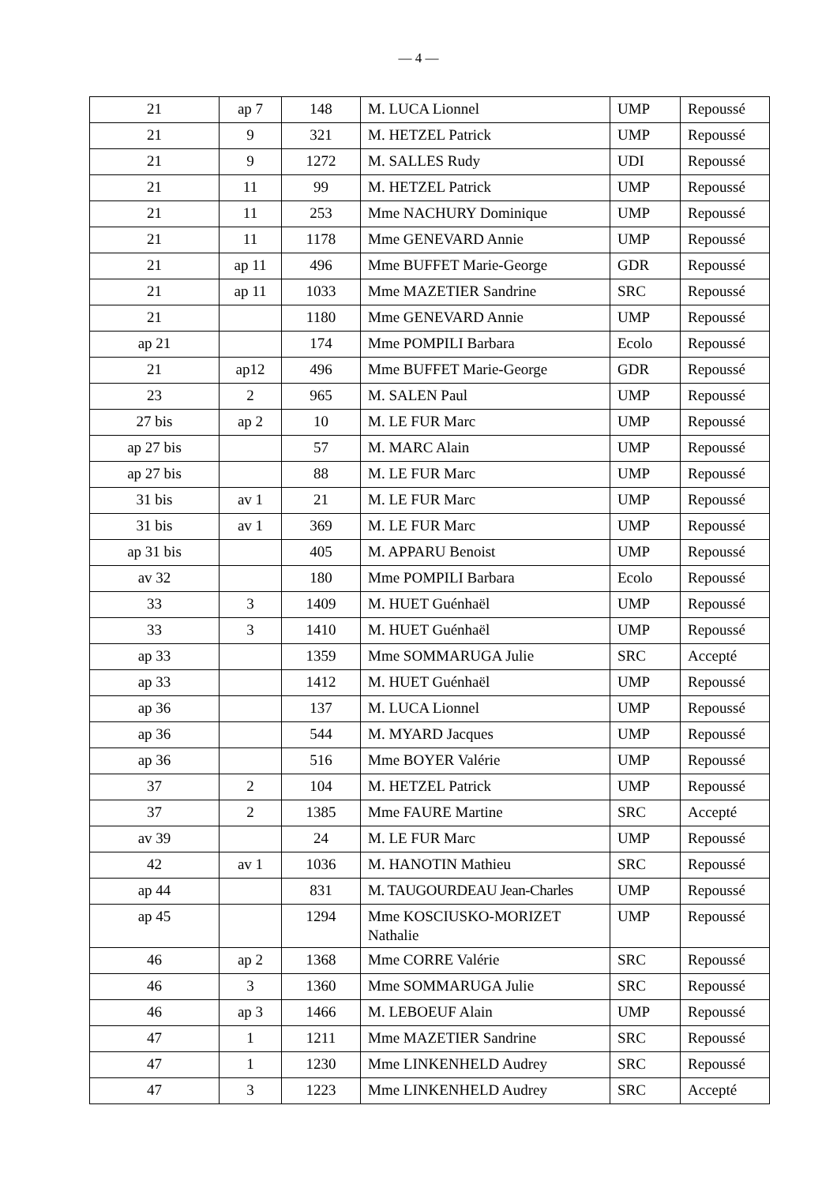— 4 —
| 21 | ap 7 | 148 | M. LUCA Lionnel | UMP | Repoussé |
| 21 | 9 | 321 | M. HETZEL Patrick | UMP | Repoussé |
| 21 | 9 | 1272 | M. SALLES Rudy | UDI | Repoussé |
| 21 | 11 | 99 | M. HETZEL Patrick | UMP | Repoussé |
| 21 | 11 | 253 | Mme NACHURY Dominique | UMP | Repoussé |
| 21 | 11 | 1178 | Mme GENEVARD Annie | UMP | Repoussé |
| 21 | ap 11 | 496 | Mme BUFFET Marie-George | GDR | Repoussé |
| 21 | ap 11 | 1033 | Mme MAZETIER Sandrine | SRC | Repoussé |
| 21 | | 1180 | Mme GENEVARD Annie | UMP | Repoussé |
| ap 21 | | 174 | Mme POMPILI Barbara | Ecolo | Repoussé |
| 21 | ap12 | 496 | Mme BUFFET Marie-George | GDR | Repoussé |
| 23 | 2 | 965 | M. SALEN Paul | UMP | Repoussé |
| 27 bis | ap 2 | 10 | M. LE FUR Marc | UMP | Repoussé |
| ap 27 bis | | 57 | M. MARC Alain | UMP | Repoussé |
| ap 27 bis | | 88 | M. LE FUR Marc | UMP | Repoussé |
| 31 bis | av 1 | 21 | M. LE FUR Marc | UMP | Repoussé |
| 31 bis | av 1 | 369 | M. LE FUR Marc | UMP | Repoussé |
| ap 31 bis | | 405 | M. APPARU Benoist | UMP | Repoussé |
| av 32 | | 180 | Mme POMPILI Barbara | Ecolo | Repoussé |
| 33 | 3 | 1409 | M. HUET Guénhaël | UMP | Repoussé |
| 33 | 3 | 1410 | M. HUET Guénhaël | UMP | Repoussé |
| ap 33 | | 1359 | Mme SOMMARUGA Julie | SRC | Accepté |
| ap 33 | | 1412 | M. HUET Guénhaël | UMP | Repoussé |
| ap 36 | | 137 | M. LUCA Lionnel | UMP | Repoussé |
| ap 36 | | 544 | M. MYARD Jacques | UMP | Repoussé |
| ap 36 | | 516 | Mme BOYER Valérie | UMP | Repoussé |
| 37 | 2 | 104 | M. HETZEL Patrick | UMP | Repoussé |
| 37 | 2 | 1385 | Mme FAURE Martine | SRC | Accepté |
| av 39 | | 24 | M. LE FUR Marc | UMP | Repoussé |
| 42 | av 1 | 1036 | M. HANOTIN Mathieu | SRC | Repoussé |
| ap 44 | | 831 | M. TAUGOURDEAU Jean-Charles | UMP | Repoussé |
| ap 45 | | 1294 | Mme KOSCIUSKO-MORIZET Nathalie | UMP | Repoussé |
| 46 | ap 2 | 1368 | Mme CORRE Valérie | SRC | Repoussé |
| 46 | 3 | 1360 | Mme SOMMARUGA Julie | SRC | Repoussé |
| 46 | ap 3 | 1466 | M. LEBOEUF Alain | UMP | Repoussé |
| 47 | 1 | 1211 | Mme MAZETIER Sandrine | SRC | Repoussé |
| 47 | 1 | 1230 | Mme LINKENHELD Audrey | SRC | Repoussé |
| 47 | 3 | 1223 | Mme LINKENHELD Audrey | SRC | Accepté |